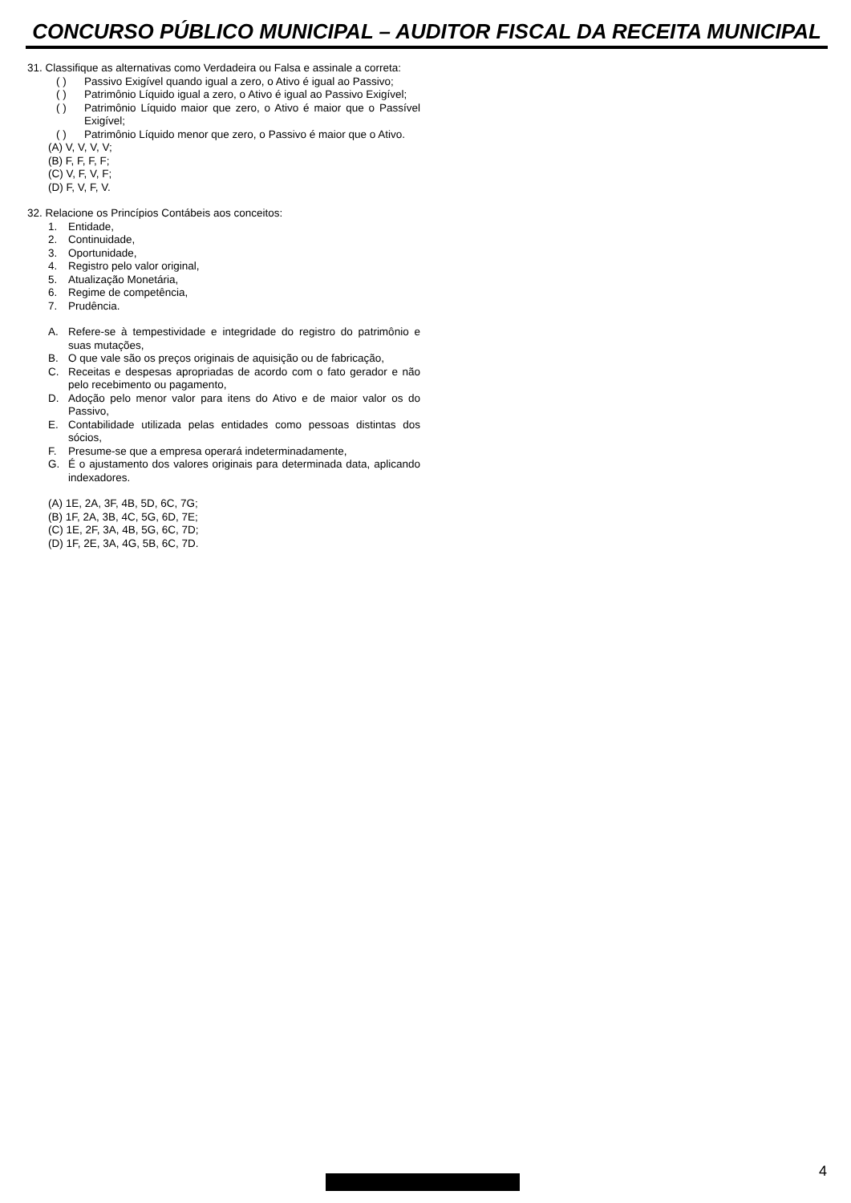CONCURSO PÚBLICO MUNICIPAL – AUDITOR FISCAL DA RECEITA MUNICIPAL
31. Classifique as alternativas como Verdadeira ou Falsa e assinale a correta:
( ) Passivo Exigível quando igual a zero, o Ativo é igual ao Passivo;
( ) Patrimônio Líquido igual a zero, o Ativo é igual ao Passivo Exigível;
( ) Patrimônio Líquido maior que zero, o Ativo é maior que o Passível Exigível;
( ) Patrimônio Líquido menor que zero, o Passivo é maior que o Ativo.
(A) V, V, V, V;
(B) F, F, F, F;
(C) V, F, V, F;
(D) F, V, F, V.
32. Relacione os Princípios Contábeis aos conceitos:
1. Entidade,
2. Continuidade,
3. Oportunidade,
4. Registro pelo valor original,
5. Atualização Monetária,
6. Regime de competência,
7. Prudência.
A. Refere-se à tempestividade e integridade do registro do patrimônio e suas mutações,
B. O que vale são os preços originais de aquisição ou de fabricação,
C. Receitas e despesas apropriadas de acordo com o fato gerador e não pelo recebimento ou pagamento,
D. Adoção pelo menor valor para itens do Ativo e de maior valor os do Passivo,
E. Contabilidade utilizada pelas entidades como pessoas distintas dos sócios,
F. Presume-se que a empresa operará indeterminadamente,
G. É o ajustamento dos valores originais para determinada data, aplicando indexadores.
(A) 1E, 2A, 3F, 4B, 5D, 6C, 7G;
(B) 1F, 2A, 3B, 4C, 5G, 6D, 7E;
(C) 1E, 2F, 3A, 4B, 5G, 6C, 7D;
(D) 1F, 2E, 3A, 4G, 5B, 6C, 7D.
4